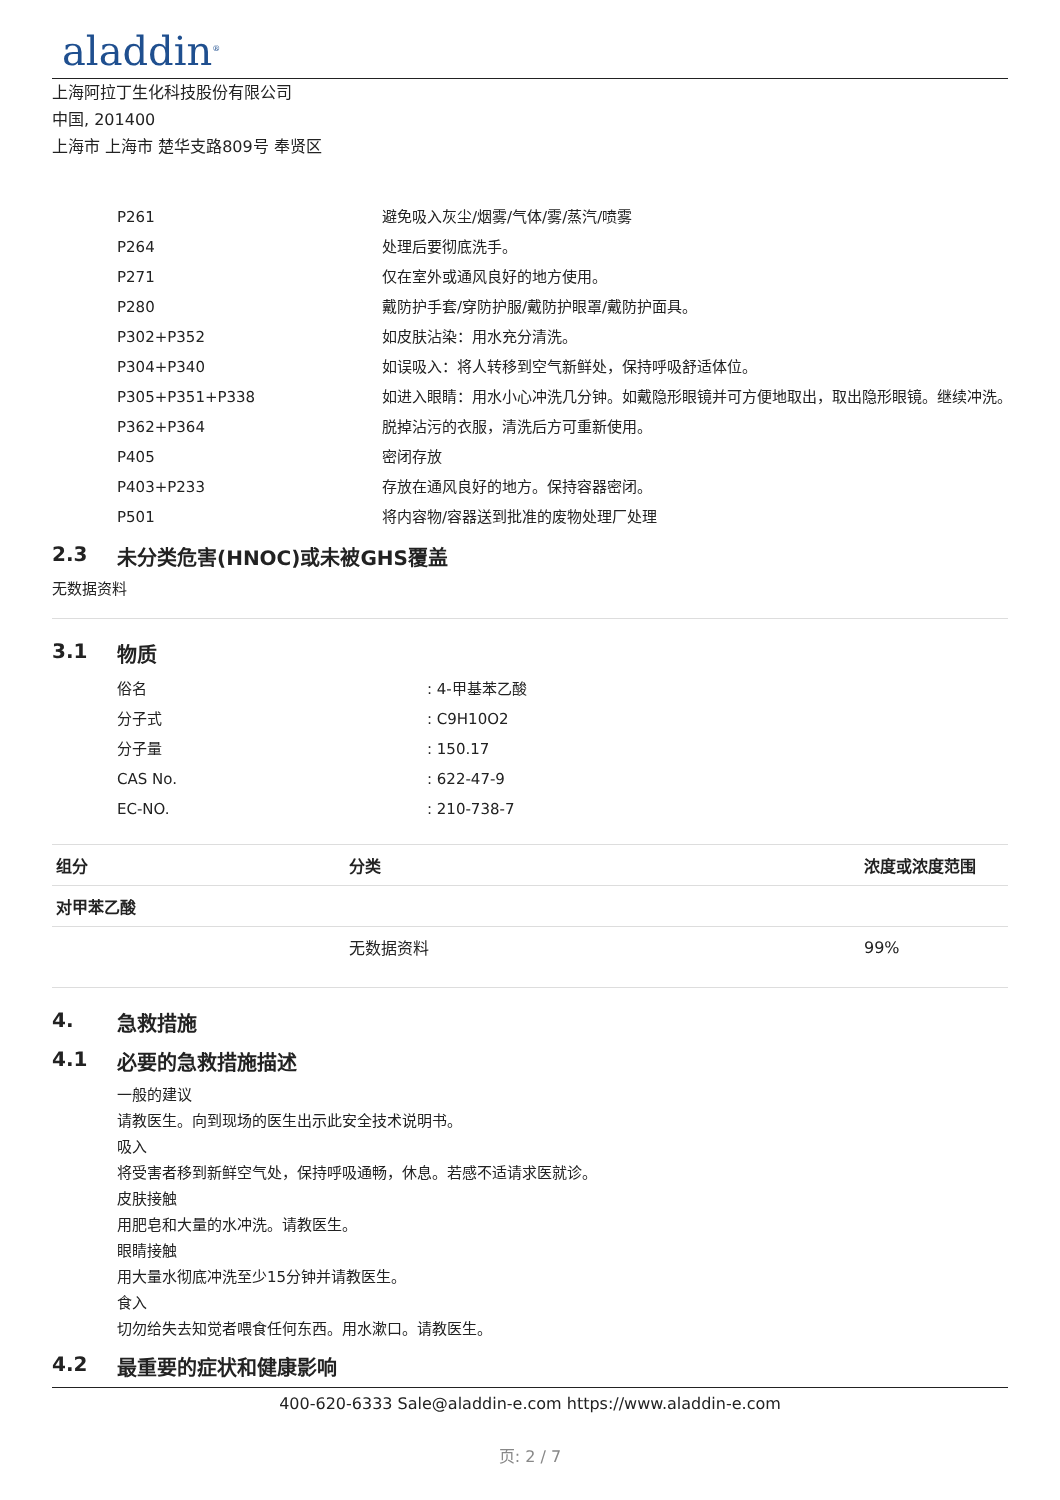aladdin<sup>®</sup>
上海阿拉丁生化科技股份有限公司
中国, 201400
上海市 上海市 楚华支路809号 奉贤区
| P261 | 避免吸入灰尘/烟雾/气体/雾/蒸汽/喷雾 |
| P264 | 处理后要彻底洗手。 |
| P271 | 仅在室外或通风良好的地方使用。 |
| P280 | 戴防护手套/穿防护服/戴防护眼罩/戴防护面具。 |
| P302+P352 | 如皮肤沾染：用水充分清洗。 |
| P304+P340 | 如误吸入：将人转移到空气新鲜处，保持呼吸舒适体位。 |
| P305+P351+P338 | 如进入眼睛：用水小心冲洗几分钟。如戴隐形眼镜并可方便地取出，取出隐形眼镜。继续冲洗。 |
| P362+P364 | 脱掉沾污的衣服，清洗后方可重新使用。 |
| P405 | 密闭存放 |
| P403+P233 | 存放在通风良好的地方。保持容器密闭。 |
| P501 | 将内容物/容器送到批准的废物处理厂处理 |
2.3 未分类危害(HNOC)或未被GHS覆盖
无数据资料
3.1 物质
| 俗名 | : 4-甲基苯乙酸 |
| 分子式 | : C9H10O2 |
| 分子量 | : 150.17 |
| CAS No. | : 622-47-9 |
| EC-NO. | : 210-738-7 |
| 组分 | 分类 | 浓度或浓度范围 |
| --- | --- | --- |
| 对甲苯乙酸 | | |
| | 无数据资料 | 99% |
4. 急救措施
4.1 必要的急救措施描述
一般的建议
请教医生。向到现场的医生出示此安全技术说明书。
吸入
将受害者移到新鲜空气处，保持呼吸通畅，休息。若感不适请求医就诊。
皮肤接触
用肥皂和大量的水冲洗。请教医生。
眼睛接触
用大量水彻底冲洗至少15分钟并请教医生。
食入
切勿给失去知觉者喂食任何东西。用水漱口。请教医生。
4.2 最重要的症状和健康影响
400-620-6333 Sale@aladdin-e.com https://www.aladdin-e.com
页: 2 / 7